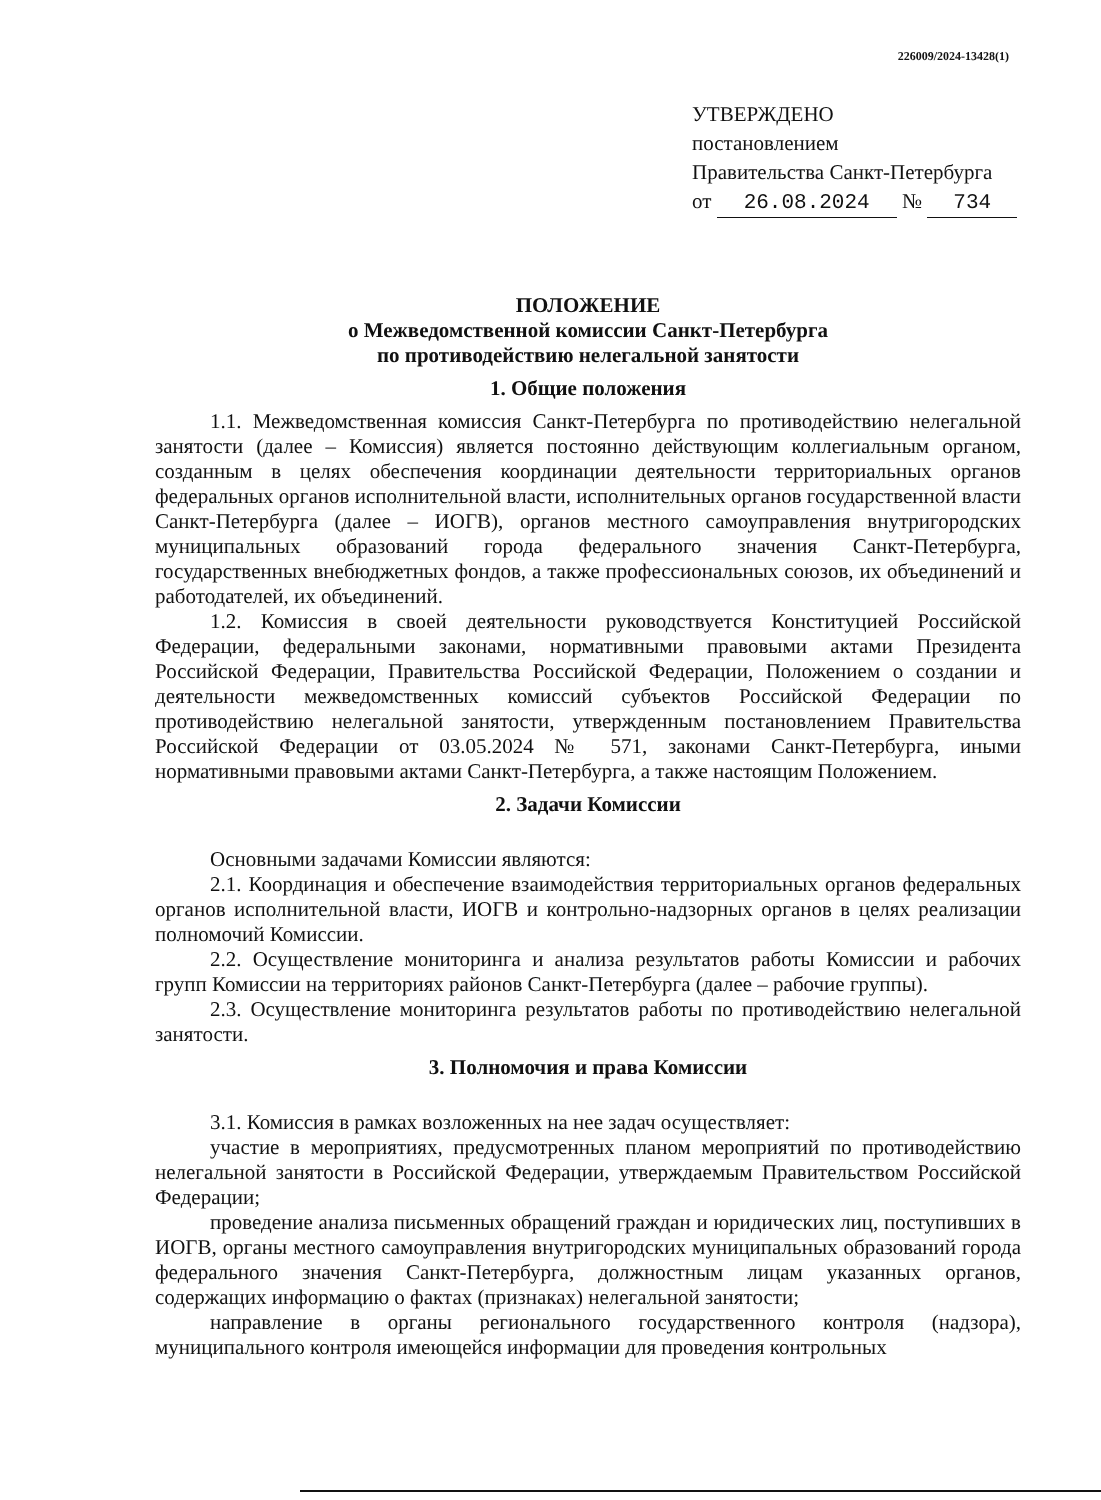226009/2024-13428(1)
УТВЕРЖДЕНО
постановлением
Правительства Санкт-Петербурга
от 26.08.2024 № 734
ПОЛОЖЕНИЕ
о Межведомственной комиссии Санкт-Петербурга
по противодействию нелегальной занятости
1. Общие положения
1.1. Межведомственная комиссия Санкт-Петербурга по противодействию нелегальной занятости (далее – Комиссия) является постоянно действующим коллегиальным органом, созданным в целях обеспечения координации деятельности территориальных органов федеральных органов исполнительной власти, исполнительных органов государственной власти Санкт-Петербурга (далее – ИОГВ), органов местного самоуправления внутригородских муниципальных образований города федерального значения Санкт-Петербурга, государственных внебюджетных фондов, а также профессиональных союзов, их объединений и работодателей, их объединений.
1.2. Комиссия в своей деятельности руководствуется Конституцией Российской Федерации, федеральными законами, нормативными правовыми актами Президента Российской Федерации, Правительства Российской Федерации, Положением о создании и деятельности межведомственных комиссий субъектов Российской Федерации по противодействию нелегальной занятости, утвержденным постановлением Правительства Российской Федерации от 03.05.2024 № 571, законами Санкт-Петербурга, иными нормативными правовыми актами Санкт-Петербурга, а также настоящим Положением.
2. Задачи Комиссии
Основными задачами Комиссии являются:
2.1. Координация и обеспечение взаимодействия территориальных органов федеральных органов исполнительной власти, ИОГВ и контрольно-надзорных органов в целях реализации полномочий Комиссии.
2.2. Осуществление мониторинга и анализа результатов работы Комиссии и рабочих групп Комиссии на территориях районов Санкт-Петербурга (далее – рабочие группы).
2.3. Осуществление мониторинга результатов работы по противодействию нелегальной занятости.
3. Полномочия и права Комиссии
3.1. Комиссия в рамках возложенных на нее задач осуществляет:
участие в мероприятиях, предусмотренных планом мероприятий по противодействию нелегальной занятости в Российской Федерации, утверждаемым Правительством Российской Федерации;
проведение анализа письменных обращений граждан и юридических лиц, поступивших в ИОГВ, органы местного самоуправления внутригородских муниципальных образований города федерального значения Санкт-Петербурга, должностным лицам указанных органов, содержащих информацию о фактах (признаках) нелегальной занятости;
направление в органы регионального государственного контроля (надзора), муниципального контроля имеющейся информации для проведения контрольных